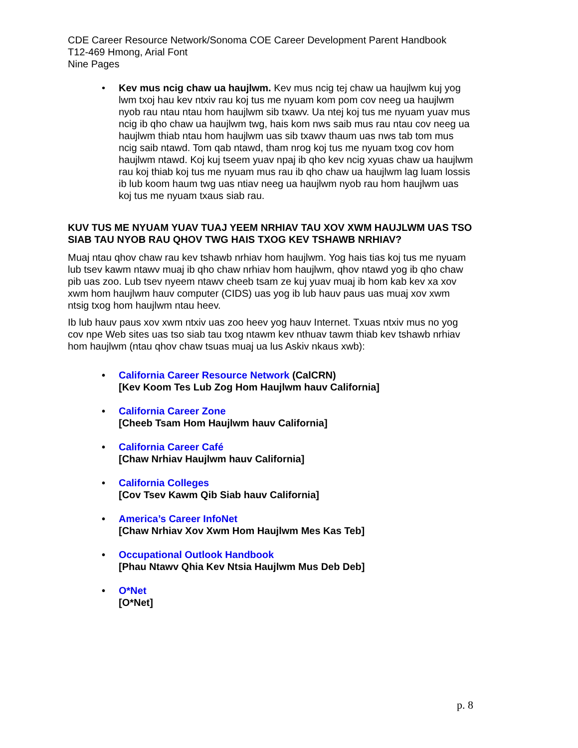CDE Career Resource Network/Sonoma COE Career Development Parent Handbook
T12-469 Hmong, Arial Font
Nine Pages
• Kev mus ncig chaw ua haujlwm. Kev mus ncig tej chaw ua haujlwm kuj yog lwm txoj hau kev ntxiv rau koj tus me nyuam kom pom cov neeg ua haujlwm nyob rau ntau ntau hom haujlwm sib txawv. Ua ntej koj tus me nyuam yuav mus ncig ib qho chaw ua haujlwm twg, hais kom nws saib mus rau ntau cov neeg ua haujlwm thiab ntau hom haujlwm uas sib txawv thaum uas nws tab tom mus ncig saib ntawd. Tom qab ntawd, tham nrog koj tus me nyuam txog cov hom haujlwm ntawd. Koj kuj tseem yuav npaj ib qho kev ncig xyuas chaw ua haujlwm rau koj thiab koj tus me nyuam mus rau ib qho chaw ua haujlwm lag luam lossis ib lub koom haum twg uas ntiav neeg ua haujlwm nyob rau hom haujlwm uas koj tus me nyuam txaus siab rau.
KUV TUS ME NYUAM YUAV TUAJ YEEM NRHIAV TAU XOV XWM HAUJLWM UAS TSO SIAB TAU NYOB RAU QHOV TWG HAIS TXOG KEV TSHAWB NRHIAV?
Muaj ntau qhov chaw rau kev tshawb nrhiav hom haujlwm. Yog hais tias koj tus me nyuam lub tsev kawm ntawv muaj ib qho chaw nrhiav hom haujlwm, qhov ntawd yog ib qho chaw pib uas zoo. Lub tsev nyeem ntawv cheeb tsam ze kuj yuav muaj ib hom kab kev xa xov xwm hom haujlwm hauv computer (CIDS) uas yog ib lub hauv paus uas muaj xov xwm ntsig txog hom haujlwm ntau heev.
Ib lub hauv paus xov xwm ntxiv uas zoo heev yog hauv Internet. Txuas ntxiv mus no yog cov npe Web sites uas tso siab tau txog ntawm kev nthuav tawm thiab kev tshawb nrhiav hom haujlwm (ntau qhov chaw tsuas muaj ua lus Askiv nkaus xwb):
• California Career Resource Network (CalCRN)
[Kev Koom Tes Lub Zog Hom Haujlwm hauv California]
• California Career Zone
[Cheeb Tsam Hom Haujlwm hauv California]
• California Career Café
[Chaw Nrhiav Haujlwm hauv California]
• California Colleges
[Cov Tsev Kawm Qib Siab hauv California]
• America’s Career InfoNet
[Chaw Nrhiav Xov Xwm Hom Haujlwm Mes Kas Teb]
• Occupational Outlook Handbook
[Phau Ntawv Qhia Kev Ntsia Haujlwm Mus Deb Deb]
• O*Net
[O*Net]
p. 8